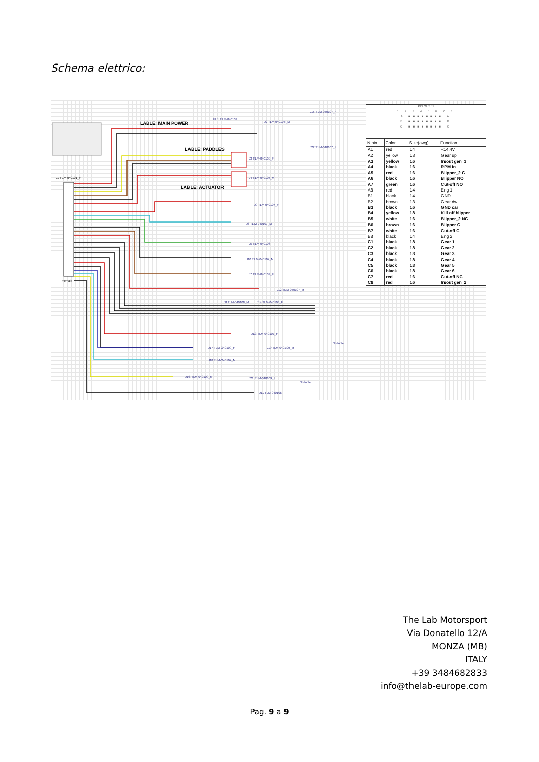Schema elettrico:
LABLE: MAIN POWER
LABLE: PADDLES
LABLE: ACTUATOR
J1 TLM-040101_F
Female
FH1 TLM-040102
J2 TLM-040104_M
J15 TLM-040107_F
J22 TLM-040107_F
J3 TLM-040105_F
J4 TLM-040105_M
J9 TLM-040107_F
J6 TLM-040107_M
J5 TLM-040106
J10 TLM-040107_M
J7 TLM-040107_F
J12 TLM-040107_M
J8 TLM-040108_M
J14 TLM-040108_F
J13 TLM-040107_F
J17 TLM-040109_F
J19 TLM-040109_M
J18 TLM-040107_M
J16 TLM-040109_M
J21 TLM-040109_F
J11 TLM-040106
No lable
No lable
PIN OUT J1
1 2 3 4 5 6 7 8
A ■■■■■■■■ A
B ■■■■■■■■ B
C ■■■■■■■■ C
| N.pin | Color | Size(awg) | Function |
| --- | --- | --- | --- |
| A1 | red | 14 | +14.4V |
| A2 | yellow | 18 | Gear up |
| A3 | yellow | 16 | In/out gen_1 |
| A4 | black | 16 | RPM in |
| A5 | red | 16 | Blipper_2 C |
| A6 | black | 16 | Blipper NO |
| A7 | green | 16 | Cut-off NO |
| A8 | red | 14 | Eng 1 |
| B1 | black | 14 | GND |
| B2 | brown | 18 | Gear dw |
| B3 | black | 16 | GND car |
| B4 | yellow | 18 | Kill off blipper |
| B5 | white | 16 | Blipper_2 NC |
| B6 | brown | 16 | Blipper C |
| B7 | white | 16 | Cut-off C |
| B8 | black | 14 | Eng 2 |
| C1 | black | 18 | Gear 1 |
| C2 | black | 18 | Gear 2 |
| C3 | black | 18 | Gear 3 |
| C4 | black | 18 | Gear 4 |
| C5 | black | 18 | Gear 5 |
| C6 | black | 18 | Gear 6 |
| C7 | red | 16 | Cut-off NC |
| C8 | red | 16 | In/out gen_2 |
The Lab Motorsport
Via Donatello 12/A
MONZA (MB)
ITALY
+39 3484682833
info@thelab-europe.com
Pag. 9 a 9